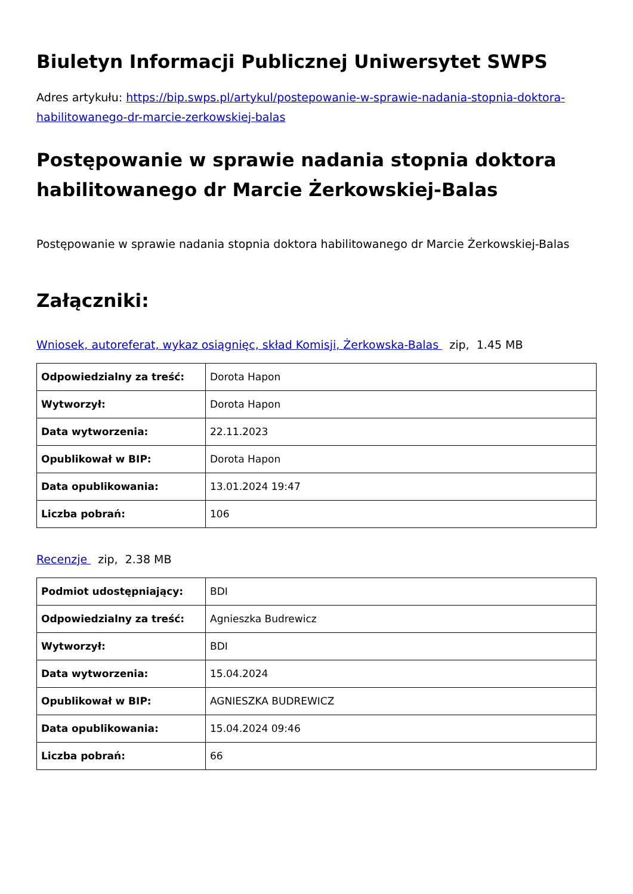Biuletyn Informacji Publicznej Uniwersytet SWPS
Adres artykułu: https://bip.swps.pl/artykul/postepowanie-w-sprawie-nadania-stopnia-doktora-habilitowanego-dr-marcie-zerkowskiej-balas
Postępowanie w sprawie nadania stopnia doktora habilitowanego dr Marcie Żerkowskiej-Balas
Postępowanie w sprawie nadania stopnia doktora habilitowanego dr Marcie Żerkowskiej-Balas
Załączniki:
Wniosek, autoreferat, wykaz osiągnięc, skład Komisji, Żerkowska-Balas zip, 1.45 MB
| Odpowiedzialny za treść: | Dorota Hapon |
| Wytworzył: | Dorota Hapon |
| Data wytworzenia: | 22.11.2023 |
| Opublikował w BIP: | Dorota Hapon |
| Data opublikowania: | 13.01.2024 19:47 |
| Liczba pobrań: | 106 |
Recenzje zip, 2.38 MB
| Podmiot udostępniający: | BDI |
| Odpowiedzialny za treść: | Agnieszka Budrewicz |
| Wytworzył: | BDI |
| Data wytworzenia: | 15.04.2024 |
| Opublikował w BIP: | AGNIESZKA BUDREWICZ |
| Data opublikowania: | 15.04.2024 09:46 |
| Liczba pobrań: | 66 |